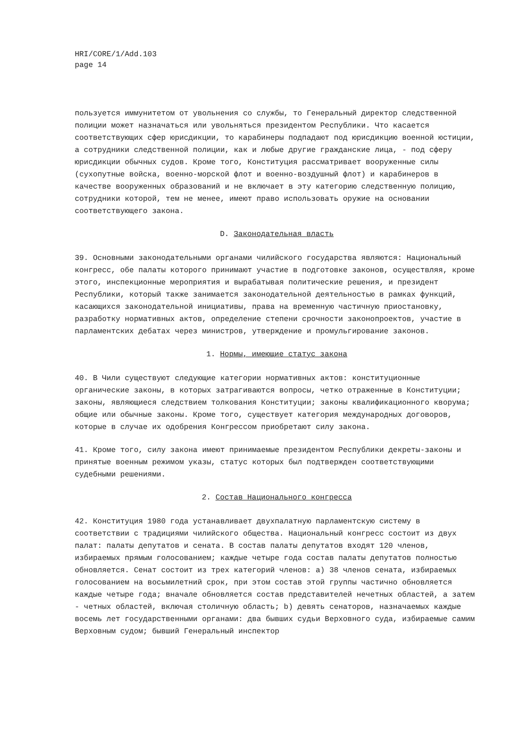HRI/CORE/1/Add.103
page 14
пользуется иммунитетом от увольнения со службы, то Генеральный директор следственной полиции может назначаться или увольняться президентом Республики. Что касается соответствующих сфер юрисдикции, то карабинеры подпадают под юрисдикцию военной юстиции, а сотрудники следственной полиции, как и любые другие гражданские лица, - под сферу юрисдикции обычных судов. Кроме того, Конституция рассматривает вооруженные силы (сухопутные войска, военно-морской флот и военно-воздушный флот) и карабинеров в качестве вооруженных образований и не включает в эту категорию следственную полицию, сотрудники которой, тем не менее, имеют право использовать оружие на основании соответствующего закона.
D. Законодательная власть
39. Основными законодательными органами чилийского государства являются: Национальный конгресс, обе палаты которого принимают участие в подготовке законов, осуществляя, кроме этого, инспекционные мероприятия и вырабатывая политические решения, и президент Республики, который также занимается законодательной деятельностью в рамках функций, касающихся законодательной инициативы, права на временную частичную приостановку, разработку нормативных актов, определение степени срочности законопроектов, участие в парламентских дебатах через министров, утверждение и промульгирование законов.
1. Нормы, имеющие статус закона
40. В Чили существуют следующие категории нормативных актов: конституционные органические законы, в которых затрагиваются вопросы, четко отраженные в Конституции; законы, являющиеся следствием толкования Конституции; законы квалификационного кворума; общие или обычные законы. Кроме того, существует категория международных договоров, которые в случае их одобрения Конгрессом приобретают силу закона.
41. Кроме того, силу закона имеют принимаемые президентом Республики декреты-законы и принятые военным режимом указы, статус которых был подтвержден соответствующими судебными решениями.
2. Состав Национального конгресса
42. Конституция 1980 года устанавливает двухпалатную парламентскую систему в соответствии с традициями чилийского общества. Национальный конгресс состоит из двух палат: палаты депутатов и сената. В состав палаты депутатов входят 120 членов, избираемых прямым голосованием; каждые четыре года состав палаты депутатов полностью обновляется. Сенат состоит из трех категорий членов: a) 38 членов сената, избираемых голосованием на восьмилетний срок, при этом состав этой группы частично обновляется каждые четыре года; вначале обновляется состав представителей нечетных областей, а затем - четных областей, включая столичную область; b) девять сенаторов, назначаемых каждые восемь лет государственными органами: два бывших судьи Верховного суда, избираемые самим Верховным судом; бывший Генеральный инспектор